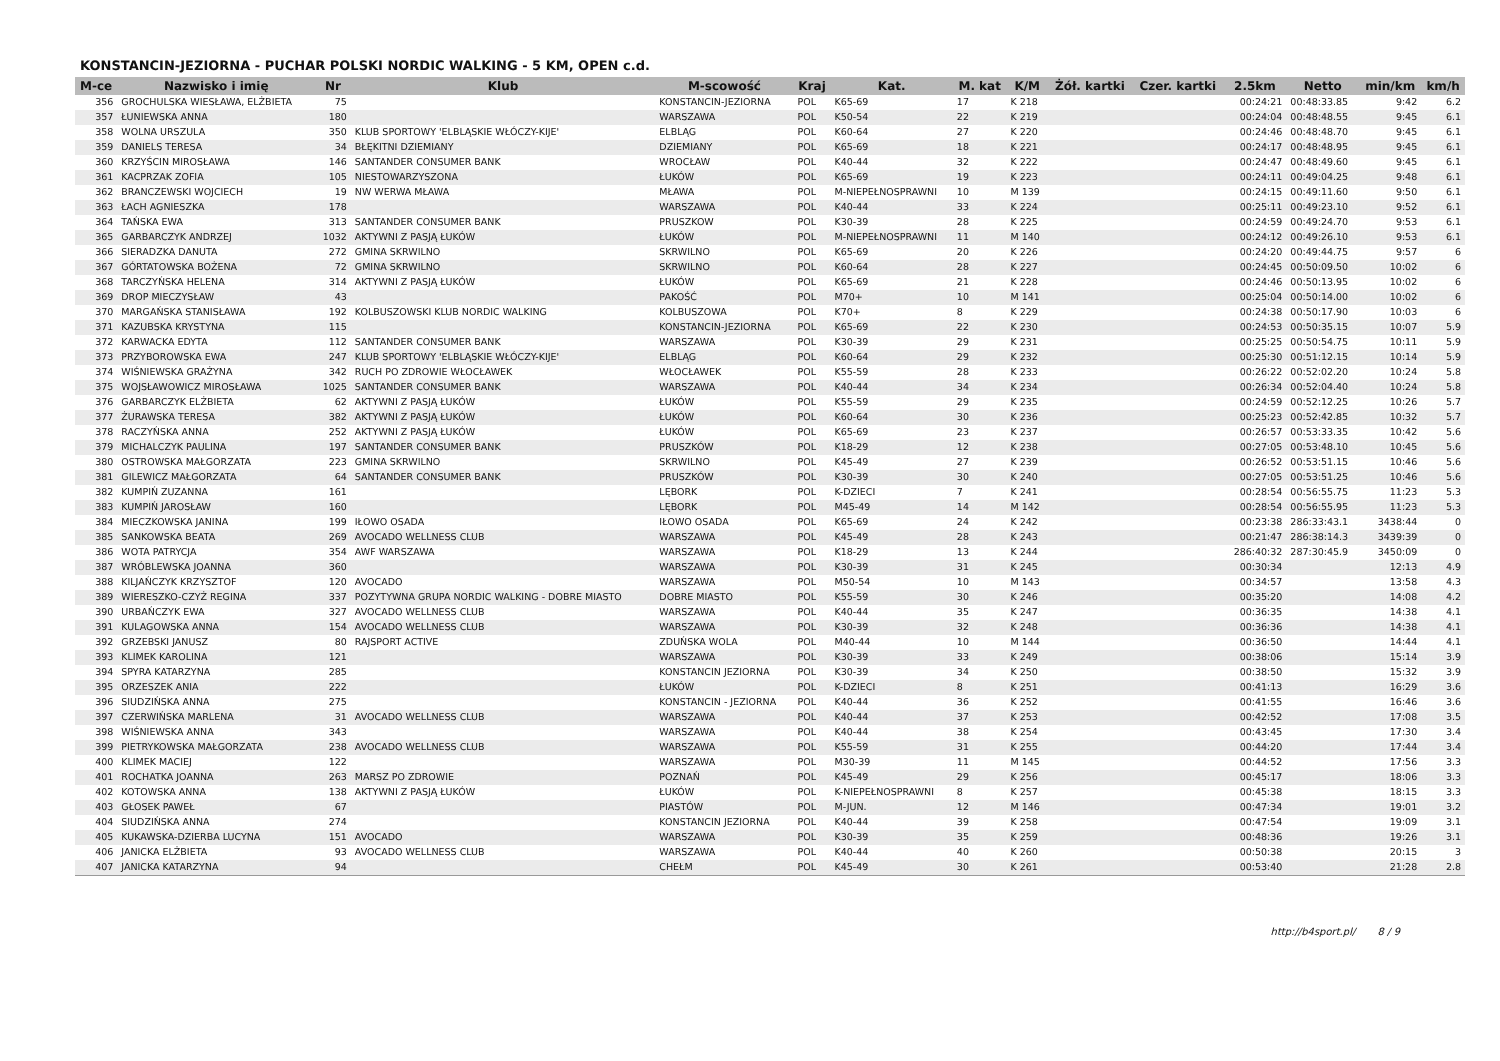KONSTANCIN-JEZIORNA - PUCHAR POLSKI NORDIC WALKING - 5 KM, OPEN c.d.
| M-ce | Nazwisko i imię | Nr | Klub | M-scowość | Kraj | Kat. | M. kat | K/M | Żół. kartki | Czer. kartki | 2.5km | Netto | min/km | km/h |
| --- | --- | --- | --- | --- | --- | --- | --- | --- | --- | --- | --- | --- | --- | --- |
| 356 | GROCHULSKA WIESŁAWA, ELŻBIETA | 75 | | KONSTANCIN-JEZIORNA | POL | K65-69 | 17 | K 218 | | | 00:24:21 | 00:48:33.85 | 9:42 | 6.2 |
| 357 | ŁUNIEWSKA ANNA | 180 | | WARSZAWA | POL | K50-54 | 22 | K 219 | | | 00:24:04 | 00:48:48.55 | 9:45 | 6.1 |
| 358 | WOLNA URSZULA | 350 | KLUB SPORTOWY 'ELBLĄSKIE WŁÓCZY-KIJE' | ELBLĄG | POL | K60-64 | 27 | K 220 | | | 00:24:46 | 00:48:48.70 | 9:45 | 6.1 |
| 359 | DANIELS TERESA | 34 | BŁĘKITNI DZIEMIANY | DZIEMIANY | POL | K65-69 | 18 | K 221 | | | 00:24:17 | 00:48:48.95 | 9:45 | 6.1 |
| 360 | KRZYŚCIN MIROSŁAWA | 146 | SANTANDER CONSUMER BANK | WROCŁAW | POL | K40-44 | 32 | K 222 | | | 00:24:47 | 00:48:49.60 | 9:45 | 6.1 |
| 361 | KACPRZAK ZOFIA | 105 | NIESTOWARZYSZONA | ŁUKÓW | POL | K65-69 | 19 | K 223 | | | 00:24:11 | 00:49:04.25 | 9:48 | 6.1 |
| 362 | BRANCZEWSKI WOJCIECH | 19 | NW WERWA MŁAWA | MŁAWA | POL | M-NIEPEŁNOSPRAWNI | 10 | M 139 | | | 00:24:15 | 00:49:11.60 | 9:50 | 6.1 |
| 363 | ŁACH AGNIESZKA | 178 | | WARSZAWA | POL | K40-44 | 33 | K 224 | | | 00:25:11 | 00:49:23.10 | 9:52 | 6.1 |
| 364 | TAŃSKA EWA | 313 | SANTANDER CONSUMER BANK | PRUSZKOW | POL | K30-39 | 28 | K 225 | | | 00:24:59 | 00:49:24.70 | 9:53 | 6.1 |
| 365 | GARBARCZYK ANDRZEJ | 1032 | AKTYWNI Z PASJĄ ŁUKÓW | ŁUKÓW | POL | M-NIEPEŁNOSPRAWNI | 11 | M 140 | | | 00:24:12 | 00:49:26.10 | 9:53 | 6.1 |
| 366 | SIERADZKA DANUTA | 272 | GMINA SKRWILNO | SKRWILNO | POL | K65-69 | 20 | K 226 | | | 00:24:20 | 00:49:44.75 | 9:57 | 6 |
| 367 | GÓRTATOWSKA BOŻENA | 72 | GMINA SKRWILNO | SKRWILNO | POL | K60-64 | 28 | K 227 | | | 00:24:45 | 00:50:09.50 | 10:02 | 6 |
| 368 | TARCZYŃSKA HELENA | 314 | AKTYWNI Z PASJĄ ŁUKÓW | ŁUKÓW | POL | K65-69 | 21 | K 228 | | | 00:24:46 | 00:50:13.95 | 10:02 | 6 |
| 369 | DROP MIECZYSŁAW | 43 | | PAKOŚĆ | POL | M70+ | 10 | M 141 | | | 00:25:04 | 00:50:14.00 | 10:02 | 6 |
| 370 | MARGAŃSKA STANISŁAWA | 192 | KOLBUSZOWSKI KLUB NORDIC WALKING | KOLBUSZOWA | POL | K70+ | 8 | K 229 | | | 00:24:38 | 00:50:17.90 | 10:03 | 6 |
| 371 | KAZUBSKA KRYSTYNA | 115 | | KONSTANCIN-JEZIORNA | POL | K65-69 | 22 | K 230 | | | 00:24:53 | 00:50:35.15 | 10:07 | 5.9 |
| 372 | KARWACKA EDYTA | 112 | SANTANDER CONSUMER BANK | WARSZAWA | POL | K30-39 | 29 | K 231 | | | 00:25:25 | 00:50:54.75 | 10:11 | 5.9 |
| 373 | PRZYBOROWSKA EWA | 247 | KLUB SPORTOWY 'ELBLĄSKIE WŁÓCZY-KIJE' | ELBLĄG | POL | K60-64 | 29 | K 232 | | | 00:25:30 | 00:51:12.15 | 10:14 | 5.9 |
| 374 | WIŚNIEWSKA GRAŻYNA | 342 | RUCH PO ZDROWIE WŁOCŁAWEK | WŁOCŁAWEK | POL | K55-59 | 28 | K 233 | | | 00:26:22 | 00:52:02.20 | 10:24 | 5.8 |
| 375 | WOJSŁAWOWICZ MIROSŁAWA | 1025 | SANTANDER CONSUMER BANK | WARSZAWA | POL | K40-44 | 34 | K 234 | | | 00:26:34 | 00:52:04.40 | 10:24 | 5.8 |
| 376 | GARBARCZYK ELŻBIETA | 62 | AKTYWNI Z PASJĄ ŁUKÓW | ŁUKÓW | POL | K55-59 | 29 | K 235 | | | 00:24:59 | 00:52:12.25 | 10:26 | 5.7 |
| 377 | ŻURAWSKA TERESA | 382 | AKTYWNI Z PASJĄ ŁUKÓW | ŁUKÓW | POL | K60-64 | 30 | K 236 | | | 00:25:23 | 00:52:42.85 | 10:32 | 5.7 |
| 378 | RACZYŃSKA ANNA | 252 | AKTYWNI Z PASJĄ ŁUKÓW | ŁUKÓW | POL | K65-69 | 23 | K 237 | | | 00:26:57 | 00:53:33.35 | 10:42 | 5.6 |
| 379 | MICHALCZYK PAULINA | 197 | SANTANDER CONSUMER BANK | PRUSZKÓW | POL | K18-29 | 12 | K 238 | | | 00:27:05 | 00:53:48.10 | 10:45 | 5.6 |
| 380 | OSTROWSKA MAŁGORZATA | 223 | GMINA SKRWILNO | SKRWILNO | POL | K45-49 | 27 | K 239 | | | 00:26:52 | 00:53:51.15 | 10:46 | 5.6 |
| 381 | GILEWICZ MAŁGORZATA | 64 | SANTANDER CONSUMER BANK | PRUSZKÓW | POL | K30-39 | 30 | K 240 | | | 00:27:05 | 00:53:51.25 | 10:46 | 5.6 |
| 382 | KUMPIŃ ZUZANNA | 161 | | LĘBORK | POL | K-DZIECI | 7 | K 241 | | | 00:28:54 | 00:56:55.75 | 11:23 | 5.3 |
| 383 | KUMPIŃ JAROSŁAW | 160 | | LĘBORK | POL | M45-49 | 14 | M 142 | | | 00:28:54 | 00:56:55.95 | 11:23 | 5.3 |
| 384 | MIECZKOWSKA JANINA | 199 | IŁOWO OSADA | IŁOWO OSADA | POL | K65-69 | 24 | K 242 | | | 00:23:38 | 286:33:43.1 | 3438:44 | 0 |
| 385 | SANKOWSKA BEATA | 269 | AVOCADO WELLNESS CLUB | WARSZAWA | POL | K45-49 | 28 | K 243 | | | 00:21:47 | 286:38:14.3 | 3439:39 | 0 |
| 386 | WOTA PATRYCJA | 354 | AWF WARSZAWA | WARSZAWA | POL | K18-29 | 13 | K 244 | | | 286:40:32 | 287:30:45.9 | 3450:09 | 0 |
| 387 | WRÓBLEWSKA JOANNA | 360 | | WARSZAWA | POL | K30-39 | 31 | K 245 | | | 00:30:34 | | 12:13 | 4.9 |
| 388 | KILJAŃCZYK KRZYSZTOF | 120 | AVOCADO | WARSZAWA | POL | M50-54 | 10 | M 143 | | | 00:34:57 | | 13:58 | 4.3 |
| 389 | WIERESZKO-CZYŻ REGINA | 337 | POZYTYWNA GRUPA NORDIC WALKING - DOBRE MIASTO | DOBRE MIASTO | POL | K55-59 | 30 | K 246 | | | 00:35:20 | | 14:08 | 4.2 |
| 390 | URBAŃCZYK EWA | 327 | AVOCADO WELLNESS CLUB | WARSZAWA | POL | K40-44 | 35 | K 247 | | | 00:36:35 | | 14:38 | 4.1 |
| 391 | KULAGOWSKA ANNA | 154 | AVOCADO WELLNESS CLUB | WARSZAWA | POL | K30-39 | 32 | K 248 | | | 00:36:36 | | 14:38 | 4.1 |
| 392 | GRZEBSKI JANUSZ | 80 | RAJSPORT ACTIVE | ZDUŃSKA WOLA | POL | M40-44 | 10 | M 144 | | | 00:36:50 | | 14:44 | 4.1 |
| 393 | KLIMEK KAROLINA | 121 | | WARSZAWA | POL | K30-39 | 33 | K 249 | | | 00:38:06 | | 15:14 | 3.9 |
| 394 | SPYRA KATARZYNA | 285 | | KONSTANCIN JEZIORNA | POL | K30-39 | 34 | K 250 | | | 00:38:50 | | 15:32 | 3.9 |
| 395 | ORZESZEK ANIA | 222 | | ŁUKÓW | POL | K-DZIECI | 8 | K 251 | | | 00:41:13 | | 16:29 | 3.6 |
| 396 | SIUDZIŃSKA ANNA | 275 | | KONSTANCIN - JEZIORNA | POL | K40-44 | 36 | K 252 | | | 00:41:55 | | 16:46 | 3.6 |
| 397 | CZERWIŃSKA MARLENA | 31 | AVOCADO WELLNESS CLUB | WARSZAWA | POL | K40-44 | 37 | K 253 | | | 00:42:52 | | 17:08 | 3.5 |
| 398 | WIŚNIEWSKA ANNA | 343 | | WARSZAWA | POL | K40-44 | 38 | K 254 | | | 00:43:45 | | 17:30 | 3.4 |
| 399 | PIETRYKOWSKA MAŁGORZATA | 238 | AVOCADO WELLNESS CLUB | WARSZAWA | POL | K55-59 | 31 | K 255 | | | 00:44:20 | | 17:44 | 3.4 |
| 400 | KLIMEK MACIEJ | 122 | | WARSZAWA | POL | M30-39 | 11 | M 145 | | | 00:44:52 | | 17:56 | 3.3 |
| 401 | ROCHATKA JOANNA | 263 | MARSZ PO ZDROWIE | POZNAŃ | POL | K45-49 | 29 | K 256 | | | 00:45:17 | | 18:06 | 3.3 |
| 402 | KOTOWSKA ANNA | 138 | AKTYWNI Z PASJĄ ŁUKÓW | ŁUKÓW | POL | K-NIEPEŁNOSPRAWNI | 8 | K 257 | | | 00:45:38 | | 18:15 | 3.3 |
| 403 | GŁOSEK PAWEŁ | 67 | | PIASTÓW | POL | M-JUN. | 12 | M 146 | | | 00:47:34 | | 19:01 | 3.2 |
| 404 | SIUDZIŃSKA ANNA | 274 | | KONSTANCIN JEZIORNA | POL | K40-44 | 39 | K 258 | | | 00:47:54 | | 19:09 | 3.1 |
| 405 | KUKAWSKA-DZIERBA LUCYNA | 151 | AVOCADO | WARSZAWA | POL | K30-39 | 35 | K 259 | | | 00:48:36 | | 19:26 | 3.1 |
| 406 | JANICKA ELŻBIETA | 93 | AVOCADO WELLNESS CLUB | WARSZAWA | POL | K40-44 | 40 | K 260 | | | 00:50:38 | | 20:15 | 3 |
| 407 | JANICKA KATARZYNA | 94 | | CHEŁM | POL | K45-49 | 30 | K 261 | | | 00:53:40 | | 21:28 | 2.8 |
http://b4sport.pl/ 8 / 9